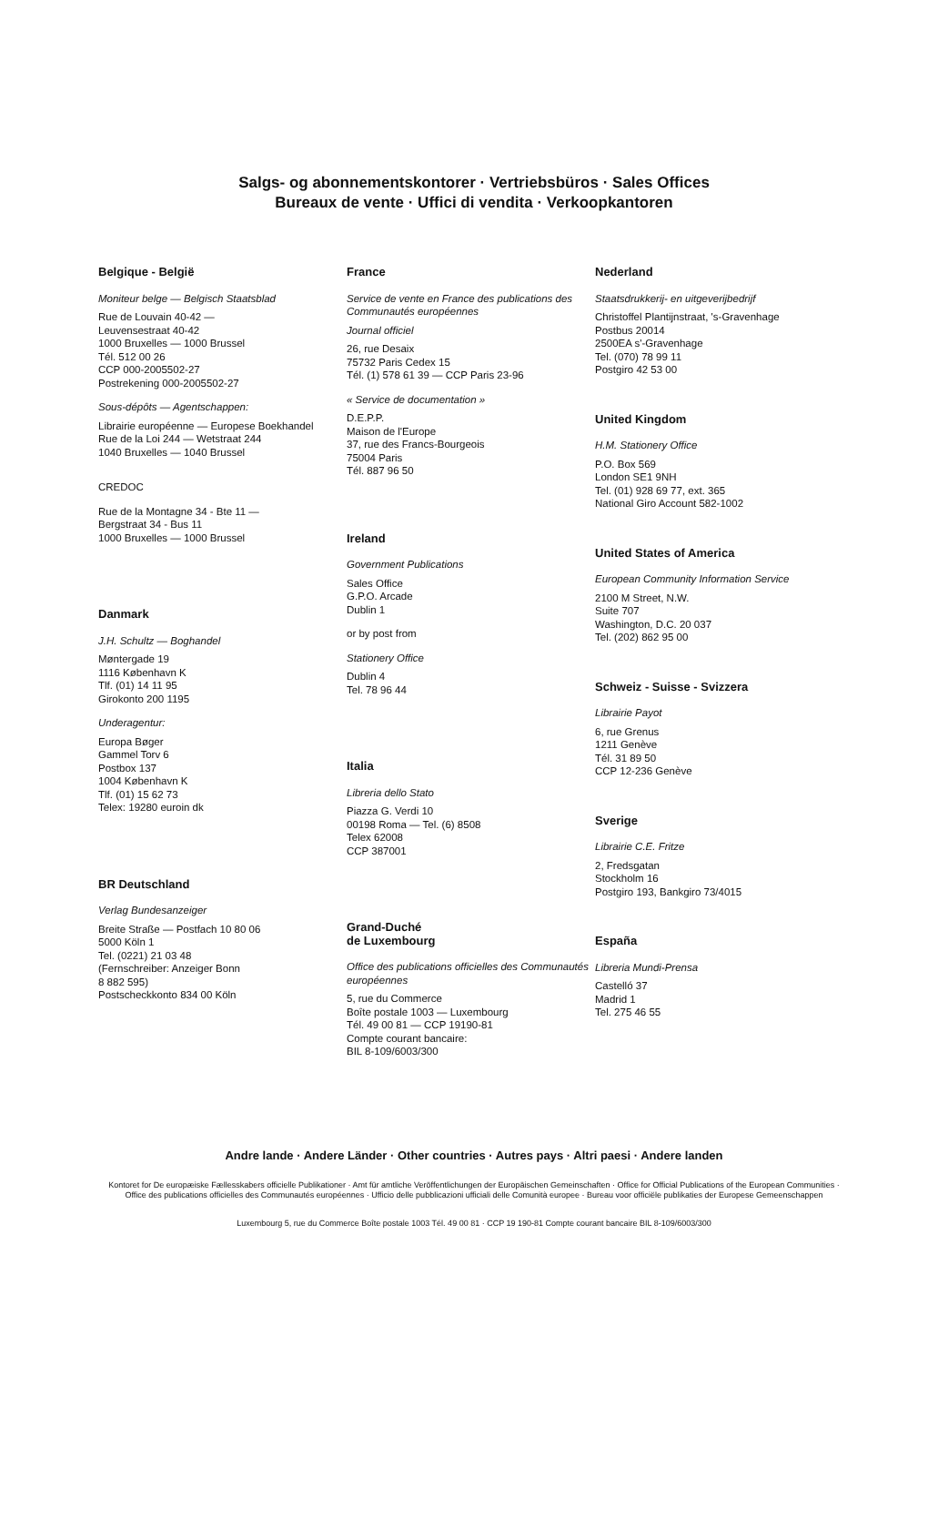Salgs- og abonnementskontorer · Vertriebsbüros · Sales Offices
Bureaux de vente · Uffici di vendita · Verkoopkantoren
Belgique - België
Moniteur belge — Belgisch Staatsblad
Rue de Louvain 40-42 —
Leuvensestraat 40-42
1000 Bruxelles — 1000 Brussel
Tél. 512 00 26
CCP 000-2005502-27
Postrekening 000-2005502-27
Sous-dépôts — Agentschappen:
Librairie européenne — Europese Boekhandel
Rue de la Loi 244 — Wetstraat 244
1040 Bruxelles — 1040 Brussel
CREDOC
Rue de la Montagne 34 - Bte 11 —
Bergstraat 34 - Bus 11
1000 Bruxelles — 1000 Brussel
Danmark
J.H. Schultz — Boghandel
Møntergade 19
1116 København K
Tlf. (01) 14 11 95
Girokonto 200 1195
Underagentur:
Europa Bøger
Gammel Torv 6
Postbox 137
1004 København K
Tlf. (01) 15 62 73
Telex: 19280 euroin dk
BR Deutschland
Verlag Bundesanzeiger
Breite Straße — Postfach 10 80 06
5000 Köln 1
Tel. (0221) 21 03 48
(Fernschreiber: Anzeiger Bonn
8 882 595)
Postscheckkonto 834 00 Köln
France
Service de vente en France des publications des Communautés européennes
Journal officiel
26, rue Desaix
75732 Paris Cedex 15
Tél. (1) 578 61 39 — CCP Paris 23-96
« Service de documentation »
D.E.P.P.
Maison de l'Europe
37, rue des Francs-Bourgeois
75004 Paris
Tél. 887 96 50
Ireland
Government Publications
Sales Office
G.P.O. Arcade
Dublin 1
or by post from
Stationery Office
Dublin 4
Tel. 78 96 44
Italia
Libreria dello Stato
Piazza G. Verdi 10
00198 Roma — Tel. (6) 8508
Telex 62008
CCP 387001
Grand-Duché
de Luxembourg
Office des publications officielles des Communautés européennes
5, rue du Commerce
Boîte postale 1003 — Luxembourg
Tél. 49 00 81 — CCP 19190-81
Compte courant bancaire:
BIL 8-109/6003/300
Nederland
Staatsdrukkerij- en uitgeverijbedrijf
Christoffel Plantijnstraat, 's-Gravenhage
Postbus 20014
2500EA s'-Gravenhage
Tel. (070) 78 99 11
Postgiro 42 53 00
United Kingdom
H.M. Stationery Office
P.O. Box 569
London SE1 9NH
Tel. (01) 928 69 77, ext. 365
National Giro Account 582-1002
United States of America
European Community Information Service
2100 M Street, N.W.
Suite 707
Washington, D.C. 20 037
Tel. (202) 862 95 00
Schweiz - Suisse - Svizzera
Librairie Payot
6, rue Grenus
1211 Genève
Tél. 31 89 50
CCP 12-236 Genève
Sverige
Librairie C.E. Fritze
2, Fredsgatan
Stockholm 16
Postgiro 193, Bankgiro 73/4015
España
Libreria Mundi-Prensa
Castelló 37
Madrid 1
Tel. 275 46 55
Andre lande · Andere Länder · Other countries · Autres pays · Altri paesi · Andere landen
Kontoret for De europæiske Fællesskabers officielle Publikationer · Amt für amtliche Veröffentlichungen der Europäischen Gemeinschaften · Office for Official Publications of the European Communities · Office des publications officielles des Communautés européennes · Ufficio delle pubblicazioni ufficiali delle Comunità europee · Bureau voor officiële publikaties der Europese Gemeenschappen
Luxembourg 5, rue du Commerce Boîte postale 1003 Tél. 49 00 81 · CCP 19 190-81 Compte courant bancaire BIL 8-109/6003/300